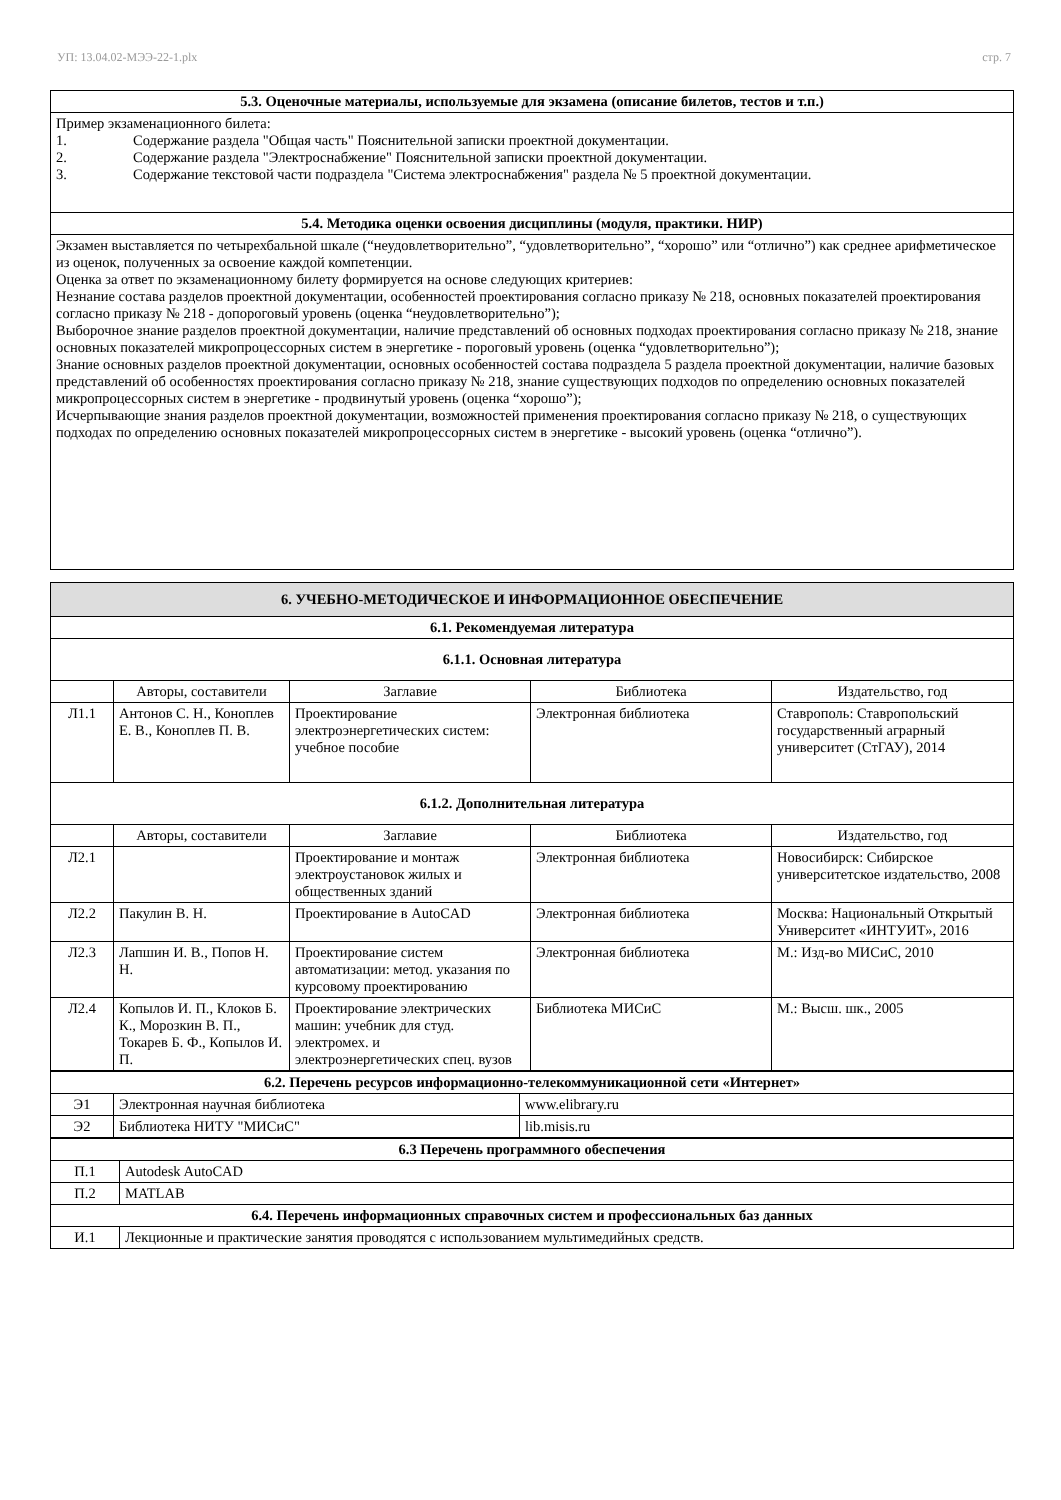УП: 13.04.02-МЭЭ-22-1.plx стр. 7
| 5.3. Оценочные материалы, используемые для экзамена (описание билетов, тестов и т.п.) |
| --- |
| Пример экзаменационного билета: 1. Содержание раздела "Общая часть" Пояснительной записки проектной документации. 2. Содержание раздела "Электроснабжение" Пояснительной записки проектной документации. 3. Содержание текстовой части подраздела "Система электроснабжения" раздела № 5 проектной документации. |
| 5.4. Методика оценки освоения дисциплины (модуля, практики. НИР) |
| Экзамен выставляется по четырехбальной шкале (“неудовлетворительно”, “удовлетворительно”, “хорошо” или “отлично”) как среднее арифметическое из оценок, полученных за освоение каждой компетенции. Оценка за ответ по экзаменационному билету формируется на основе следующих критериев: Незнание состава разделов проектной документации, особенностей проектирования согласно приказу № 218, основных показателей проектирования согласно приказу № 218 - допороговый уровень (оценка “неудовлетворительно”); Выборочное знание разделов проектной документации, наличие представлений об основных подходах проектирования согласно приказу № 218, знание основных показателей микропроцессорных систем в энергетике - пороговый уровень (оценка “удовлетворительно”); Знание основных разделов проектной документации, основных особенностей состава подраздела 5 раздела проектной документации, наличие базовых представлений об особенностях проектирования согласно приказу № 218, знание существующих подходов по определению основных показателей микропроцессорных систем в энергетике - продвинутый уровень (оценка “хорошо”); Исчерпывающие знания разделов проектной документации, возможностей применения проектирования согласно приказу № 218, о существующих подходах по определению основных показателей микропроцессорных систем в энергетике - высокий уровень (оценка “отлично”). |
| 6. УЧЕБНО-МЕТОДИЧЕСКОЕ И ИНФОРМАЦИОННОЕ ОБЕСПЕЧЕНИЕ | | | | |
| --- | --- | --- | --- | --- |
| 6.1. Рекомендуемая литература | | | | |
| 6.1.1. Основная литература | | | | |
| | Авторы, составители | Заглавие | Библиотека | Издательство, год |
| Л1.1 | Антонов С. Н., Коноплев Е. В., Коноплев П. В. | Проектирование электроэнергетических систем: учебное пособие | Электронная библиотека | Ставрополь: Ставропольский государственный аграрный университет (СтГАУ), 2014 |
| 6.1.2. Дополнительная литература | | | | |
| | Авторы, составители | Заглавие | Библиотека | Издательство, год |
| Л2.1 | | Проектирование и монтаж электроустановок жилых и общественных зданий | Электронная библиотека | Новосибирск: Сибирское университетское издательство, 2008 |
| Л2.2 | Пакулин В. Н. | Проектирование в AutoCAD | Электронная библиотека | Москва: Национальный Открытый Университет «ИНТУИТ», 2016 |
| Л2.3 | Лапшин И. В., Попов Н. Н. | Проектирование систем автоматизации: метод. указания по курсовому проектированию | Электронная библиотека | М.: Изд-во МИСиС, 2010 |
| Л2.4 | Копылов И. П., Клоков Б. К., Морозкин В. П., Токарев Б. Ф., Копылов И. П. | Проектирование электрических машин: учебник для студ. электромех. и электроэнергетических спец. вузов | Библиотека МИСиС | М.: Высш. шк., 2005 |
| 6.2. Перечень ресурсов информационно-телекоммуникационной сети «Интернет» | | |
| --- | --- | --- |
| Э1 | Электронная научная библиотека | www.elibrary.ru |
| Э2 | Библиотека НИТУ "МИСиС" | lib.misis.ru |
| 6.3 Перечень программного обеспечения | |
| --- | --- |
| П.1 | Autodesk AutoCAD |
| П.2 | MATLAB |
| 6.4. Перечень информационных справочных систем и профессиональных баз данных | |
| И.1 | Лекционные и практические занятия проводятся с использованием мультимедийных средств. |